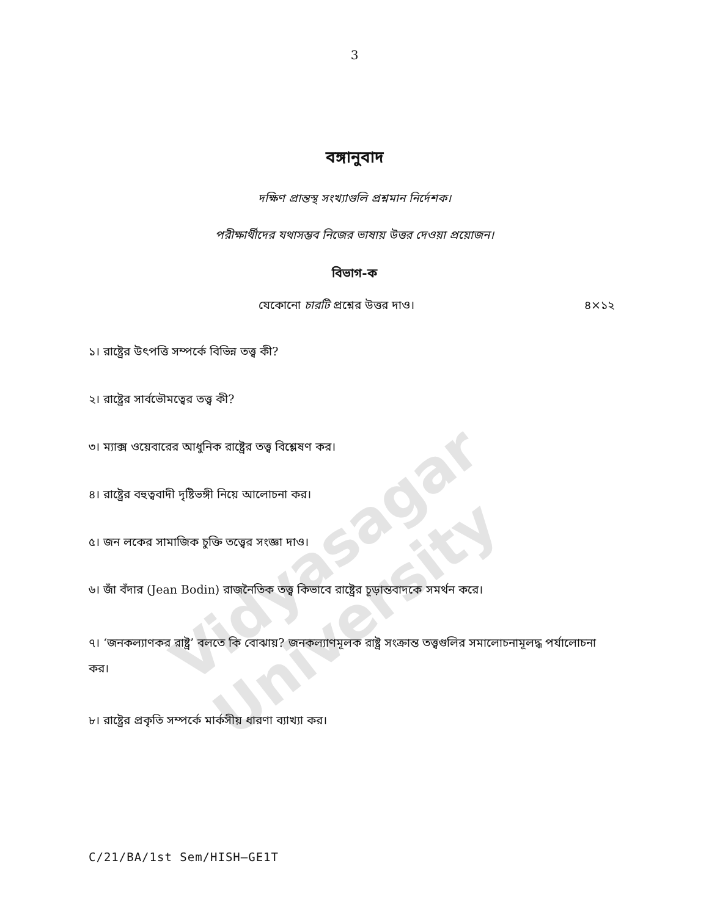Vidyasagar University
3
বঙ্গানুবাদ
দক্ষিণ প্রান্তস্থ সংখ্যাগুলি প্রশ্নমান নির্দেশক।
পরীক্ষার্থীদের যথাসম্ভব নিজের ভাষায় উত্তর দেওয়া প্রয়োজন।
বিভাগ-ক
যেকোনো চারটি প্রশ্নের উত্তর দাও। ৪×১২
১। রাষ্ট্রের উৎপত্তি সম্পর্কে বিভিন্ন তত্ত্ব কী?
২। রাষ্ট্রের সার্বভৌমত্বের তত্ত্ব কী?
৩। ম্যাক্স ওয়েবারের আধুনিক রাষ্ট্রের তত্ত্ব বিশ্লেষণ কর।
৪। রাষ্ট্রের বহুত্ববাদী দৃষ্টিভঙ্গী নিয়ে আলোচনা কর।
৫। জন লকের সামাজিক চুক্তি তত্ত্বের সংজ্ঞা দাও।
৬। জাঁ বঁদার (Jean Bodin) রাজনৈতিক তত্ত্ব কিভাবে রাষ্ট্রের চূড়ান্তবাদকে সমর্থন করে।
৭। ‘জনকল্যাণকর রাষ্ট্র’ বলতে কি বোঝায়? জনকল্যাণমূলক রাষ্ট্র সংক্রান্ত তত্ত্বগুলির সমালোচনামূলদ্ধ পর্যালোচনা কর।
৮। রাষ্ট্রের প্রকৃতি সম্পর্কে মার্কসীয় ধারণা ব্যাখ্যা কর।
C/21/BA/1st Sem/HISH–GE1T